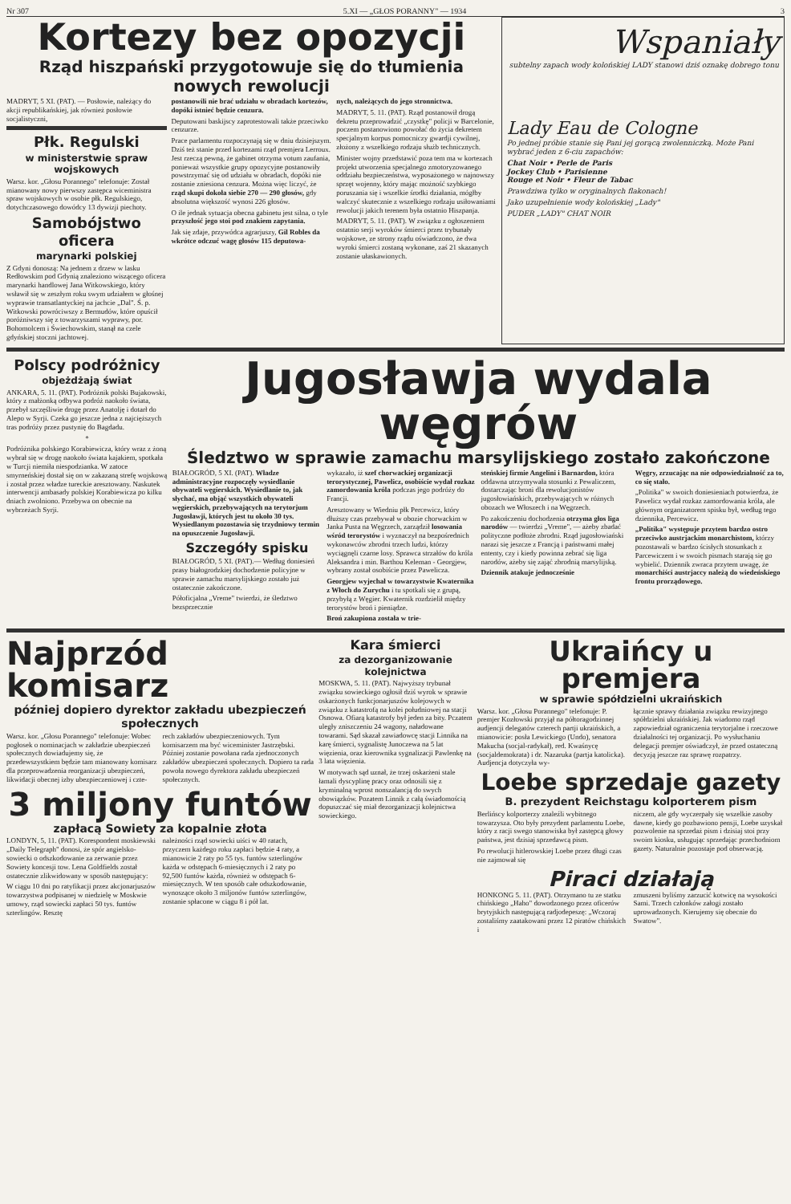Nr 307 5.XI — „GŁOS PORANNY" — 1934 3
Kortezy bez opozycji
Rząd hiszpański przygotowuje się do tłumienia nowych rewolucji
MADRYT, 5 XI. (PAT). — Posłowie, należący do akcji republikańskiej, jak również posłowie socjalistyczni,
Płk. Regulski
w ministerstwie spraw wojskowych
Warsz. kor. „Głosu Porannego" telefonuje: Został mianowany nowy pierwszy zastępca wiceministra spraw wojskowych w osobie płk. Regulskiego, dotychczasowego dowódcy 13 dywizji piechoty.
Samobójstwo oficera
marynarki polskiej
Z Gdyni donoszą: Na jednem z drzew w lasku Redłowskim pod Gdynią znaleziono wiszącego oficera marynarki handlowej Jana Witkowskiego, który wsławił się w zeszłym roku swym udziałem w głośnej wyprawie transatlantyckiej na jachcie „Dal". Ś. p. Witkowski powróciwszy z Bermudów, które opuścił poróżniwszy się z towarzyszami wyprawy, por. Bohomolcem i Świechowskim, stanął na czele gdyńskiej stoczni jachtowej.
postanowili nie brać udziału w obradach kortezów, dopóki istnieć będzie cenzura.
Deputowani baskijscy zaprotestowali także przeciwko cenzurze.
Prace parlamentu rozpoczynają się w dniu dzisiejszym. Dziś też stanie przed kortezami rząd premjera Lerroux. Jest rzeczą pewną, że gabinet otrzyma votum zaufania, ponieważ wszystkie grupy opozycyjne postanowiły powstrzymać się od udziału w obradach, dopóki nie zostanie zniesiona cenzura. Można więc liczyć, że rząd skupi dokoła siebie 270 — 290 głosów, gdy absolutna większość wynosi 226 głosów.
O ile jednak sytuacja obecna gabinetu jest silna, o tyle przyszłość jego stoi pod znakiem zapytania.
Jak się zdaje, przywódca agrarjuszy, Gil Robles da wkrótce odczuć wagę głosów 115 deputowa-
nych, należących do jego stronnictwa.
MADRYT, 5. 11. (PAT). Rząd postanowił drogą dekretu przeprowadzić „czystkę" policji w Barcelonie, poczem postanowiono powołać do życia dekretem specjalnym korpus pomocniczy gwardji cywilnej, złożony z wszelkiego rodzaju służb technicznych.
Minister wojny przedstawić poza tem ma w kortezach projekt utworzenia specjalnego zmotoryzowanego oddziału bezpieczeństwa, wyposażonego w najnowszy sprzęt wojenny, który mając możność szybkiego poruszania się i wszelkie środki działania, mógłby walczyć skutecznie z wszelkiego rodzaju usiłowaniami rewolucji jakich terenem była ostatnio Hiszpanja.
MADRYT, 5. 11. (PAT). W związku z ogłoszeniem ostatnio serji wyroków śmierci przez trybunały wojskowe, ze strony rządu oświadczono, że dwa wyroki śmierci zostaną wykonane, zaś 21 skazanych zostanie ułaskawionych.
Wspaniały
subtelny zapach wody kolońskiej LADY stanowi dziś oznakę dobrego tonu
Lady Eau de Cologne
Po jednej próbie stanie się Pani jej gorącą zwolenniczką. Może Pani wybrać jeden z 6-ciu zapachów:
Chat Noir • Perle de Paris
Jockey Club • Parisienne
Rouge et Noir • Fleur de Tabac
Prawdziwa tylko w oryginalnych flakonach!
Jako uzupełnienie wody kolońskiej „Lady"
PUDER „LADY" CHAT NOIR
Polscy podróżnicy
objeżdżają świat
ANKARA, 5. 11. (PAT). Podróżnik polski Bujakowski, który z małżonką odbywa podróż naokoło świata, przebył szczęśliwie drogę przez Anatolję i dotarł do Alepo w Syrji. Czeka go jeszcze jedna z najcięższych tras podróży przez pustynię do Bagdadu.
*
Podróżnika polskiego Korabiewicza, który wraz z żoną wybrał się w drogę naokoło świata kajakiem, spotkała w Turcji niemiła niespodzianka. W zatoce smyrneńskiej dostał się on w zakazaną strefę wojskową i został przez władze tureckie aresztowany. Naskutek interwencji ambasady polskiej Korabiewicza po kilku dniach zwolniono. Przebywa on obecnie na wybrzeżach Syrji.
Jugosławja wydala węgrów
Śledztwo w sprawie zamachu marsylijskiego zostało zakończone
BIAŁOGRÓD, 5 XI. (PAT). Władze administracyjne rozpoczęły wysiedlanie obywateli węgierskich. Wysiedlanie to, jak słychać, ma objąć wszystkich obywateli węgierskich, przebywających na terytorjum Jugosławji, których jest tu około 30 tys. Wysiedlanym pozostawia się trzydniowy termin na opuszczenie Jugosławji.
Szczegóły spisku
BIAŁOGRÓD, 5 XI. (PAT).— Według doniesień prasy białogrodzkiej dochodzenie policyjne w sprawie zamachu marsylijskiego zostało już ostatecznie zakończone.
Półoficjalna „Vreme" twierdzi, że śledztwo bezsprzecznie
wykazało, iż szef chorwackiej organizacji terorystycznej, Pawelicz, osobiście wydał rozkaz zamordowania króla podczas jego podróży do Francji.
Aresztowany w Wiedniu płk Percewicz, który dłuższy czas przebywał w obozie chorwackim w Janka Pusta na Węgrzech, zarządził losowania wśród terorystów i wyznaczył na bezpośrednich wykonawców zbrodni trzech ludzi, którzy wyciągnęli czarne losy. Sprawca strzałów do króla Aleksandra i min. Barthou Keleman - Georgjew, wybrany został osobiście przez Pawelicza.
Georgjew wyjechał w towarzystwie Kwaternika z Włoch do Zurychu i tu spotkali się z grupą, przybyłą z Węgier. Kwaternik rozdzielił między terorystów broń i pieniądze.
Broń zakupiona została w trie-
steńskiej firmie Angelini i Barnardon, która oddawna utrzymywała stosunki z Pewaliczem, dostarczając broni dla rewolucjonistów jugosłowiańskich, przebywających w różnych obozach we Włoszech i na Węgrzech.
Po zakończeniu dochodzenia otrzyma głos liga narodów — twierdzi „Vreme", — ażeby zbadać polityczne podłoże zbrodni. Rząd jugosłowiański narazi się jeszcze z Francją i państwami małej ententy, czy i kiedy powinna zebrać się liga narodów, ażeby się zająć zbrodnią marsylijską.
Dziennik atakuje jednocześnie
Węgry, zrzucając na nie odpowiedzialność za to, co się stało.
„Politika" w swoich doniesieniach potwierdza, że Pawelicz wydał rozkaz zamordowania króla, ale głównym organizatorem spisku był, według tego dziennika, Percewicz.
„Politika" występuje przytem bardzo ostro przeciwko austrjackim monarchistom, którzy pozostawali w bardzo ścisłych stosunkach z Parcewiczem i w swoich pismach starają się go wybielić. Dziennik zwraca przytem uwagę, że monarchiści austrjaccy należą do wiedeńskiego frontu prorządowego.
Najprzód komisarz
później dopiero dyrektor zakładu ubezpieczeń społecznych
Warsz. kor. „Głosu Porannego" telefonuje: Wobec pogłosek o nominacjach w zakładzie ubezpieczeń społecznych dowiadujemy się, że przedewszystkiem będzie tam mianowany komisarz dla przeprowadzenia reorganizacji ubezpieczeń, likwidacji obecnej izby ubezpieczeniowej i czte-
rech zakładów ubezpieczeniowych. Tym komisarzem ma być wiceminister Jastrzębski. Później zostanie powołana rada zjednoczonych zakładów ubezpieczeń społecznych. Dopiero ta rada powoła nowego dyrektora zakładu ubezpieczeń społecznych.
3 miljony funtów
zapłacą Sowiety za kopalnie złota
LONDYN, 5, 11. (PAT). Korespondent moskiewski „Daily Telegraph" donosi, że spór angielsko-sowiecki o odszkodowanie za zerwanie przez Sowiety koncesji tow. Lena Goldfields został ostatecznie zlikwidowany w sposób następujący:
W ciągu 10 dni po ratyfikacji przez akcjonarjuszów towarzystwa podpisanej w niedzielę w Moskwie umowy, rząd sowiecki zapłaci 50 tys. funtów szterlingów. Resztę
należności rząd sowiecki uiści w 40 ratach, przyczem każdego roku zapłaci będzie 4 raty, a mianowicie 2 raty po 55 tys. funtów szterlingów każda w odstępach 6-miesięcznych i 2 raty po 92,500 funtów każda, również w odstępach 6-miesięcznych. W ten sposób całe odszkodowanie, wynoszące około 3 miljonów funtów szterlingów, zostanie spłacone w ciągu 8 i pół lat.
Kara śmierci
za dezorganizowanie kolejnictwa
MOSKWA, 5. 11. (PAT). Najwyższy trybunał związku sowieckiego ogłosił dziś wyrok w sprawie oskarżonych funkcjonarjuszów kolejowych w związku z katastrofą na kolei południowej na stacji Osnowa. Ofiarą katastrofy był jeden za bity. Pczatem uległy zniszczeniu 24 wagony, naładowane towarami. Sąd skazał zawiadowcę stacji Linnika na karę śmierci, sygnalistę Junoczewa na 5 lat więzienia, oraz kierownika sygnalizacji Pawlenkę na 3 lata więzienia.
W motywach sąd uznał, że trzej oskarżeni stale łamali dyscyplinę pracy oraz odnosili się z kryminalną wprost nonszalancją do swych obowiązków. Pozatem Linnik z całą świadomością dopuszczać się miał dezorganizacji kolejnictwa sowieckiego.
Ukraińcy u premjera
w sprawie spółdzielni ukraińskich
Warsz. kor. „Głosu Porannego" telefonuje: P. premjer Kozłowski przyjął na półtoragodzinnej audjencji delegatów czterech partji ukraińskich, a mianowicie: posła Lewickiego (Undo), senatora Makucha (socjal-radykał), red. Kwaśnycę (socjaldemokrata) i dr. Nazaruka (partja katolicka). Audjencja dotyczyła wy-
łącznie sprawy działania związku rewizyjnego spółdzielni ukraińskiej. Jak wiadomo rząd zapowiedział ograniczenia terytorjalne i rzeczowe działalności tej organizacji. Po wysłuchaniu delegacji premjer oświadczył, że przed ostateczną decyzją jeszcze raz sprawę rozpatrzy.
Loebe sprzedaje gazety
B. prezydent Reichstagu kolporterem pism
Berlińscy kolporterzy znaleźli wybitnego towarzysza. Oto były prezydent parlamentu Loebe, który z racji swego stanowiska był zastępcą głowy państwa, jest dzisiaj sprzedawcą pism.
Po rewolucji hitlerowskiej Loebe przez długi czas nie zajmował się
niczem, ale gdy wyczerpały się wszelkie zasoby dawne, kiedy go pozbawiono pensji, Loebe uzyskał pozwolenie na sprzedaż pism i dzisiaj stoi przy swoim kiosku, usługując sprzedając przechodniom gazety. Naturalnie pozostaje pod obserwacją.
Piraci działają
HONKONG 5. 11. (PAT). Otrzymano tu ze statku chińskiego „Haho" dowodzonego przez oficerów brytyjskich następującą radjodepeszę: „Wczoraj zostaliśmy zaatakowani przez 12 piratów chińskich i
zmuszeni byliśmy zarzucić kotwicę na wysokości Sami. Trzech członków załogi zostało uprowadzonych. Kierujemy się obecnie do Swatow".